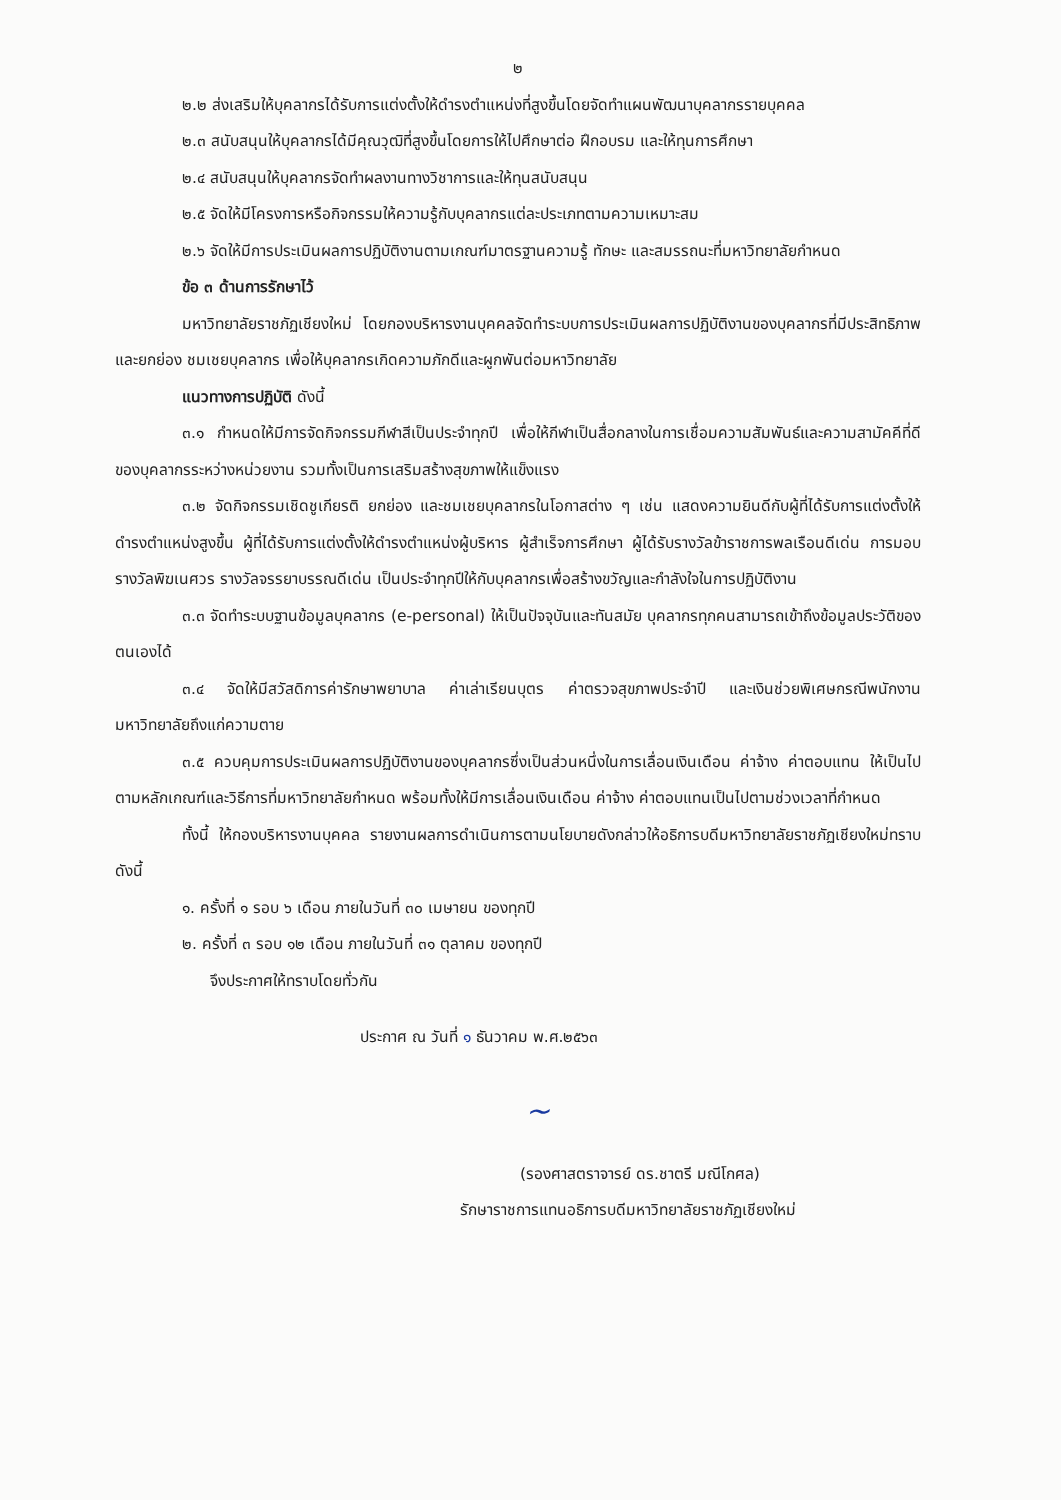๒
๒.๒ ส่งเสริมให้บุคลากรได้รับการแต่งตั้งให้ดำรงตำแหน่งที่สูงขึ้นโดยจัดทำแผนพัฒนาบุคลากรรายบุคคล
๒.๓ สนับสนุนให้บุคลากรได้มีคุณวุฒิที่สูงขึ้นโดยการให้ไปศึกษาต่อ ฝึกอบรม และให้ทุนการศึกษา
๒.๔ สนับสนุนให้บุคลากรจัดทำผลงานทางวิชาการและให้ทุนสนับสนุน
๒.๕ จัดให้มีโครงการหรือกิจกรรมให้ความรู้กับบุคลากรแต่ละประเภทตามความเหมาะสม
๒.๖ จัดให้มีการประเมินผลการปฏิบัติงานตามเกณฑ์มาตรฐานความรู้ ทักษะ และสมรรถนะที่มหาวิทยาลัยกำหนด
ข้อ ๓ ด้านการรักษาไว้
มหาวิทยาลัยราชภัฏเชียงใหม่ โดยกองบริหารงานบุคคลจัดทำระบบการประเมินผลการปฏิบัติงานของบุคลากรที่มีประสิทธิภาพ และยกย่อง ชมเชยบุคลากร เพื่อให้บุคลากรเกิดความภักดีและผูกพันต่อมหาวิทยาลัย
แนวทางการปฏิบัติ ดังนี้
๓.๑ กำหนดให้มีการจัดกิจกรรมกีฬาสีเป็นประจำทุกปี เพื่อให้กีฬาเป็นสื่อกลางในการเชื่อมความสัมพันธ์และความสามัคคีที่ดีของบุคลากรระหว่างหน่วยงาน รวมทั้งเป็นการเสริมสร้างสุขภาพให้แข็งแรง
๓.๒ จัดกิจกรรมเชิดชูเกียรติ ยกย่อง และชมเชยบุคลากรในโอกาสต่าง ๆ เช่น แสดงความยินดีกับผู้ที่ได้รับการแต่งตั้งให้ดำรงตำแหน่งสูงขึ้น ผู้ที่ได้รับการแต่งตั้งให้ดำรงตำแหน่งผู้บริหาร ผู้สำเร็จการศึกษา ผู้ได้รับรางวัลข้าราชการพลเรือนดีเด่น การมอบรางวัลพิฆเนศวร รางวัลจรรยาบรรณดีเด่น เป็นประจำทุกปีให้กับบุคลากรเพื่อสร้างขวัญและกำลังใจในการปฏิบัติงาน
๓.๓ จัดทำระบบฐานข้อมูลบุคลากร (e-personal) ให้เป็นปัจจุบันและทันสมัย บุคลากรทุกคนสามารถเข้าถึงข้อมูลประวัติของตนเองได้
๓.๔ จัดให้มีสวัสดิการค่ารักษาพยาบาล ค่าเล่าเรียนบุตร ค่าตรวจสุขภาพประจำปี และเงินช่วยพิเศษกรณีพนักงานมหาวิทยาลัยถึงแก่ความตาย
๓.๕ ควบคุมการประเมินผลการปฏิบัติงานของบุคลากรซึ่งเป็นส่วนหนึ่งในการเลื่อนเงินเดือน ค่าจ้าง ค่าตอบแทน ให้เป็นไปตามหลักเกณฑ์และวิธีการที่มหาวิทยาลัยกำหนด พร้อมทั้งให้มีการเลื่อนเงินเดือน ค่าจ้าง ค่าตอบแทนเป็นไปตามช่วงเวลาที่กำหนด
ทั้งนี้ ให้กองบริหารงานบุคคล รายงานผลการดำเนินการตามนโยบายดังกล่าวให้อธิการบดีมหาวิทยาลัยราชภัฏเชียงใหม่ทราบ ดังนี้
๑. ครั้งที่ ๑ รอบ ๖ เดือน ภายในวันที่ ๓๐ เมษายน ของทุกปี
๒. ครั้งที่ ๓ รอบ ๑๒ เดือน ภายในวันที่ ๓๑ ตุลาคม ของทุกปี
จึงประกาศให้ทราบโดยทั่วกัน
ประกาศ ณ วันที่ ๑ ธันวาคม พ.ศ.๒๕๖๓
~
(รองศาสตราจารย์ ดร.ชาตรี มณีโกศล)
รักษาราชการแทนอธิการบดีมหาวิทยาลัยราชภัฏเชียงใหม่